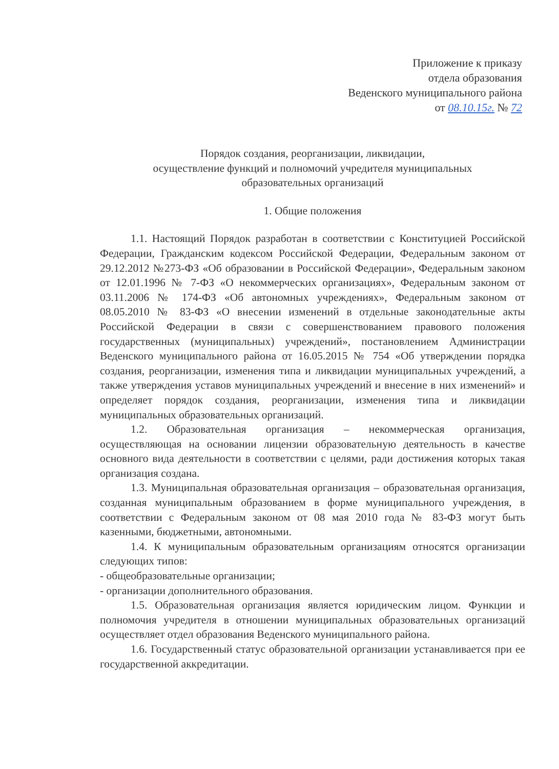Приложение к приказу
отдела образования
Веденского муниципального района
от 08.10.15г. № 72
Порядок создания, реорганизации, ликвидации,
осуществление функций и полномочий учредителя муниципальных
образовательных организаций
1. Общие положения
1.1. Настоящий Порядок разработан в соответствии с Конституцией Российской Федерации, Гражданским кодексом Российской Федерации, Федеральным законом от 29.12.2012 №273-ФЗ «Об образовании в Российской Федерации», Федеральным законом от 12.01.1996 № 7-ФЗ «О некоммерческих организациях», Федеральным законом от 03.11.2006 № 174-ФЗ «Об автономных учреждениях», Федеральным законом от 08.05.2010 № 83-ФЗ «О внесении изменений в отдельные законодательные акты Российской Федерации в связи с совершенствованием правового положения государственных (муниципальных) учреждений», постановлением Администрации Веденского муниципального района от 16.05.2015 № 754 «Об утверждении порядка создания, реорганизации, изменения типа и ликвидации муниципальных учреждений, а также утверждения уставов муниципальных учреждений и внесение в них изменений» и определяет порядок создания, реорганизации, изменения типа и ликвидации муниципальных образовательных организаций.
1.2. Образовательная организация – некоммерческая организация, осуществляющая на основании лицензии образовательную деятельность в качестве основного вида деятельности в соответствии с целями, ради достижения которых такая организация создана.
1.3. Муниципальная образовательная организация – образовательная организация, созданная муниципальным образованием в форме муниципального учреждения, в соответствии с Федеральным законом от 08 мая 2010 года № 83-ФЗ могут быть казенными, бюджетными, автономными.
1.4. К муниципальным образовательным организациям относятся организации следующих типов:
- общеобразовательные организации;
- организации дополнительного образования.
1.5. Образовательная организация является юридическим лицом. Функции и полномочия учредителя в отношении муниципальных образовательных организаций осуществляет отдел образования Веденского муниципального района.
1.6. Государственный статус образовательной организации устанавливается при ее государственной аккредитации.